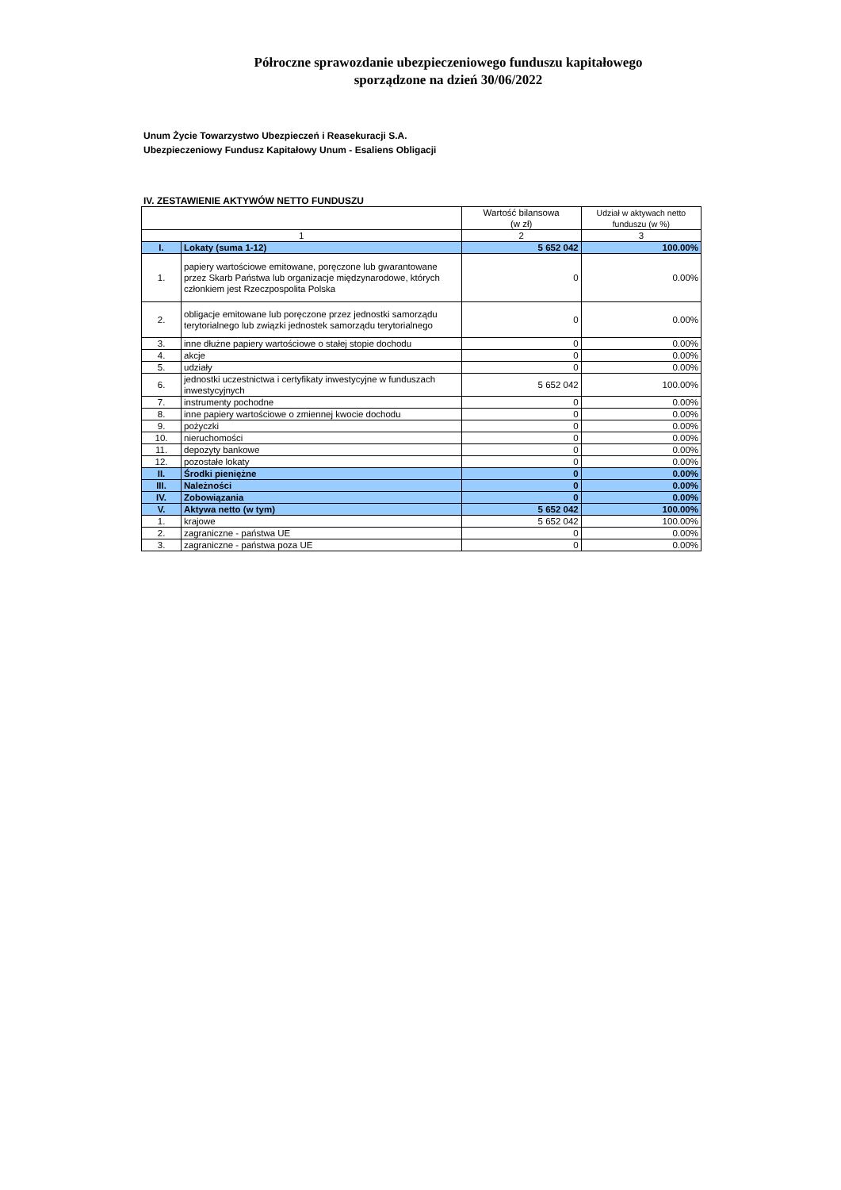Półroczne sprawozdanie ubezpieczeniowego funduszu kapitałowego
sporządzone na dzień 30/06/2022
Unum Życie Towarzystwo Ubezpieczeń i Reasekuracji S.A.
Ubezpieczeniowy Fundusz Kapitałowy Unum - Esaliens Obligacji
IV. ZESTAWIENIE AKTYWÓW NETTO FUNDUSZU
| | | Wartość bilansowa (w zł) | Udział w aktywach netto funduszu (w %) |
| --- | --- | --- | --- |
| 1 | | 2 | 3 |
| I. | Lokaty (suma 1-12) | 5 652 042 | 100.00% |
| 1. | papiery wartościowe emitowane, poręczone lub gwarantowane przez Skarb Państwa lub organizacje międzynarodowe, których członkiem jest Rzeczpospolita Polska | 0 | 0.00% |
| 2. | obligacje emitowane lub poręczone przez jednostki samorządu terytorialnego lub związki jednostek samorządu terytorialnego | 0 | 0.00% |
| 3. | inne dłużne papiery wartościowe o stałej stopie dochodu | 0 | 0.00% |
| 4. | akcje | 0 | 0.00% |
| 5. | udziały | 0 | 0.00% |
| 6. | jednostki uczestnictwa i certyfikaty inwestycyjne w funduszach inwestycyjnych | 5 652 042 | 100.00% |
| 7. | instrumenty pochodne | 0 | 0.00% |
| 8. | inne papiery wartościowe o zmiennej kwocie dochodu | 0 | 0.00% |
| 9. | pożyczki | 0 | 0.00% |
| 10. | nieruchomości | 0 | 0.00% |
| 11. | depozyty bankowe | 0 | 0.00% |
| 12. | pozostałe lokaty | 0 | 0.00% |
| II. | Środki pieniężne | 0 | 0.00% |
| III. | Należności | 0 | 0.00% |
| IV. | Zobowiązania | 0 | 0.00% |
| V. | Aktywa netto (w tym) | 5 652 042 | 100.00% |
| 1. | krajowe | 5 652 042 | 100.00% |
| 2. | zagraniczne - państwa UE | 0 | 0.00% |
| 3. | zagraniczne - państwa poza UE | 0 | 0.00% |